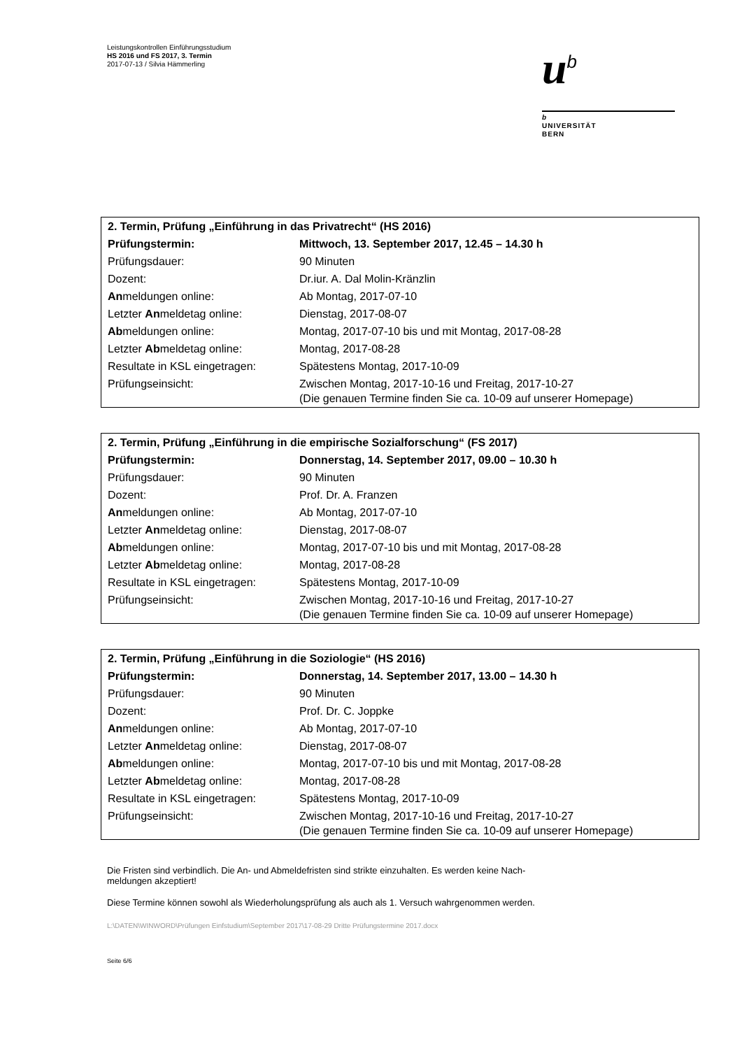Leistungskontrollen Einführungsstudium
HS 2016 und FS 2017, 3. Termin
2017-07-13 / Silvia Hämmerling
u<sup>b</sup>
b
UNIVERSITÄT
BERN
| 2. Termin, Prüfung „Einführung in das Privatrecht“ (HS 2016) | |
| Prüfungstermin: | Mittwoch, 13. September 2017, 12.45 – 14.30 h |
| Prüfungsdauer: | 90 Minuten |
| Dozent: | Dr.iur. A. Dal Molin-Kränzlin |
| An meldungen online: | Ab Montag, 2017-07-10 |
| Letzter An meldetag online: | Dienstag, 2017-08-07 |
| Ab meldungen online: | Montag, 2017-07-10 bis und mit Montag, 2017-08-28 |
| Letzter Ab meldetag online: | Montag, 2017-08-28 |
| Resultate in KSL eingetragen: | Spätestens Montag, 2017-10-09 |
| Prüfungseinsicht: | Zwischen Montag, 2017-10-16 und Freitag, 2017-10-27 (Die genauen Termine finden Sie ca. 10-09 auf unserer Homepage) |
| 2. Termin, Prüfung „Einführung in die empirische Sozialforschung“ (FS 2017) | |
| Prüfungstermin: | Donnerstag, 14. September 2017, 09.00 – 10.30 h |
| Prüfungsdauer: | 90 Minuten |
| Dozent: | Prof. Dr. A. Franzen |
| An meldungen online: | Ab Montag, 2017-07-10 |
| Letzter An meldetag online: | Dienstag, 2017-08-07 |
| Ab meldungen online: | Montag, 2017-07-10 bis und mit Montag, 2017-08-28 |
| Letzter Ab meldetag online: | Montag, 2017-08-28 |
| Resultate in KSL eingetragen: | Spätestens Montag, 2017-10-09 |
| Prüfungseinsicht: | Zwischen Montag, 2017-10-16 und Freitag, 2017-10-27 (Die genauen Termine finden Sie ca. 10-09 auf unserer Homepage) |
| 2. Termin, Prüfung „Einführung in die Soziologie“ (HS 2016) | |
| Prüfungstermin: | Donnerstag, 14. September 2017, 13.00 – 14.30 h |
| Prüfungsdauer: | 90 Minuten |
| Dozent: | Prof. Dr. C. Joppke |
| An meldungen online: | Ab Montag, 2017-07-10 |
| Letzter An meldetag online: | Dienstag, 2017-08-07 |
| Ab meldungen online: | Montag, 2017-07-10 bis und mit Montag, 2017-08-28 |
| Letzter Ab meldetag online: | Montag, 2017-08-28 |
| Resultate in KSL eingetragen: | Spätestens Montag, 2017-10-09 |
| Prüfungseinsicht: | Zwischen Montag, 2017-10-16 und Freitag, 2017-10-27 (Die genauen Termine finden Sie ca. 10-09 auf unserer Homepage) |
Die Fristen sind verbindlich. Die An- und Abmeldefristen sind strikte einzuhalten. Es werden keine Nach-
meldungen akzeptiert!
Diese Termine können sowohl als Wiederholungsprüfung als auch als 1. Versuch wahrgenommen werden.
L:\DATEN\WINWORD\Prüfungen Einfstudium\September 2017\17-08-29 Dritte Prüfungstermine 2017.docx
Seite 6/6